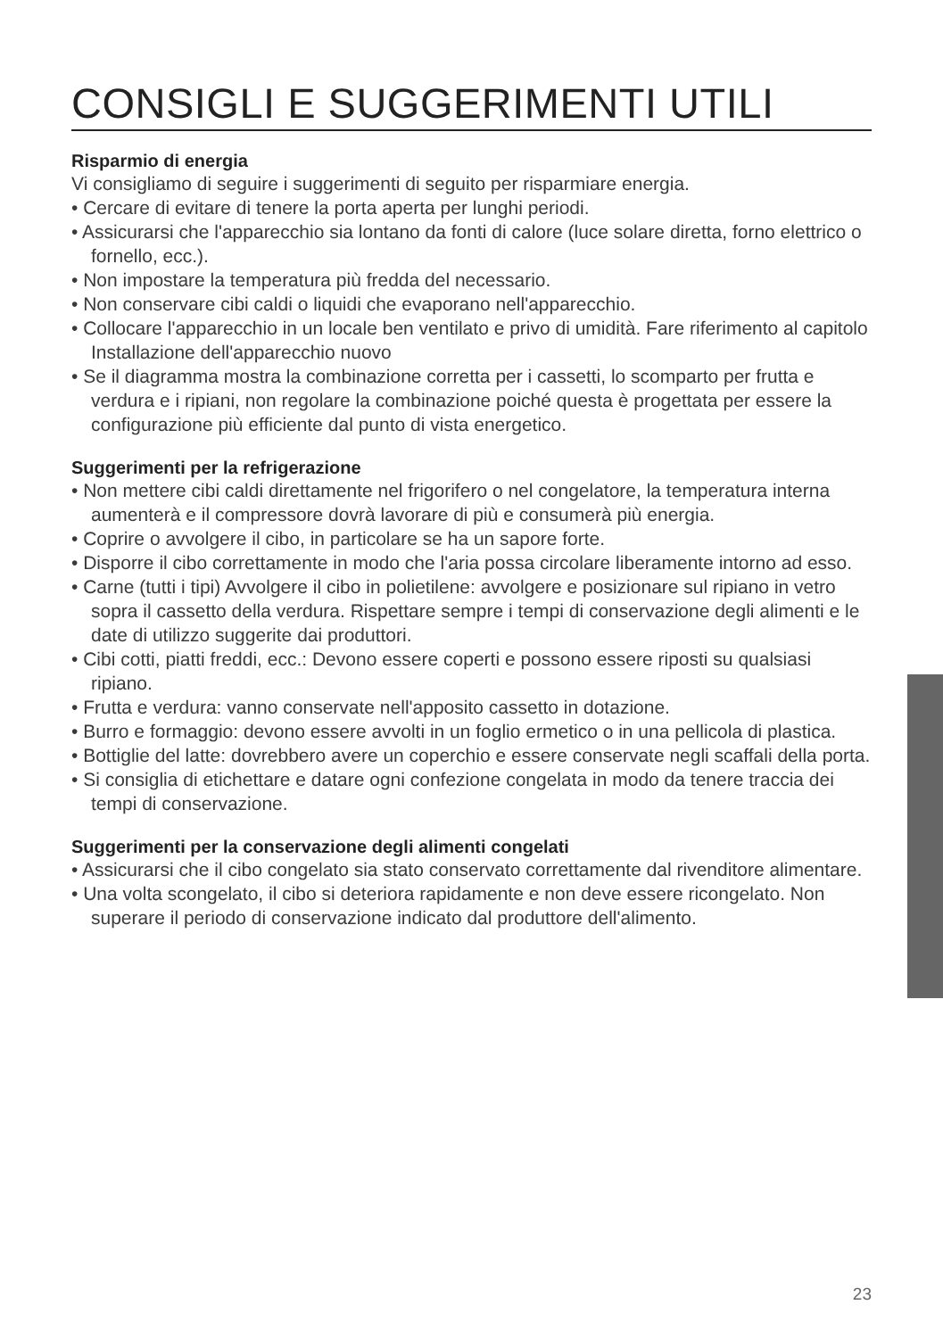CONSIGLI E SUGGERIMENTI UTILI
Risparmio di energia
Vi consigliamo di seguire i suggerimenti di seguito per risparmiare energia.
• Cercare di evitare di tenere la porta aperta per lunghi periodi.
• Assicurarsi che l'apparecchio sia lontano da fonti di calore (luce solare diretta, forno elettrico o fornello, ecc.).
• Non impostare la temperatura più fredda del necessario.
• Non conservare cibi caldi o liquidi che evaporano nell'apparecchio.
• Collocare l'apparecchio in un locale ben ventilato e privo di umidità. Fare riferimento al capitolo Installazione dell'apparecchio nuovo
• Se il diagramma mostra la combinazione corretta per i cassetti, lo scomparto per frutta e verdura e i ripiani, non regolare la combinazione poiché questa è progettata per essere la configurazione più efficiente dal punto di vista energetico.
Suggerimenti per la refrigerazione
• Non mettere cibi caldi direttamente nel frigorifero o nel congelatore, la temperatura interna aumenterà e il compressore dovrà lavorare di più e consumerà più energia.
• Coprire o avvolgere il cibo, in particolare se ha un sapore forte.
• Disporre il cibo correttamente in modo che l'aria possa circolare liberamente intorno ad esso.
• Carne (tutti i tipi) Avvolgere il cibo in polietilene: avvolgere e posizionare sul ripiano in vetro sopra il cassetto della verdura. Rispettare sempre i tempi di conservazione degli alimenti e le date di utilizzo suggerite dai produttori.
• Cibi cotti, piatti freddi, ecc.: Devono essere coperti e possono essere riposti su qualsiasi ripiano.
• Frutta e verdura: vanno conservate nell'apposito cassetto in dotazione.
• Burro e formaggio: devono essere avvolti in un foglio ermetico o in una pellicola di plastica.
• Bottiglie del latte: dovrebbero avere un coperchio e essere conservate negli scaffali della porta.
• Si consiglia di etichettare e datare ogni confezione congelata in modo da tenere traccia dei tempi di conservazione.
Suggerimenti per la conservazione degli alimenti congelati
• Assicurarsi che il cibo congelato sia stato conservato correttamente dal rivenditore alimentare.
• Una volta scongelato, il cibo si deteriora rapidamente e non deve essere ricongelato. Non superare il periodo di conservazione indicato dal produttore dell'alimento.
23